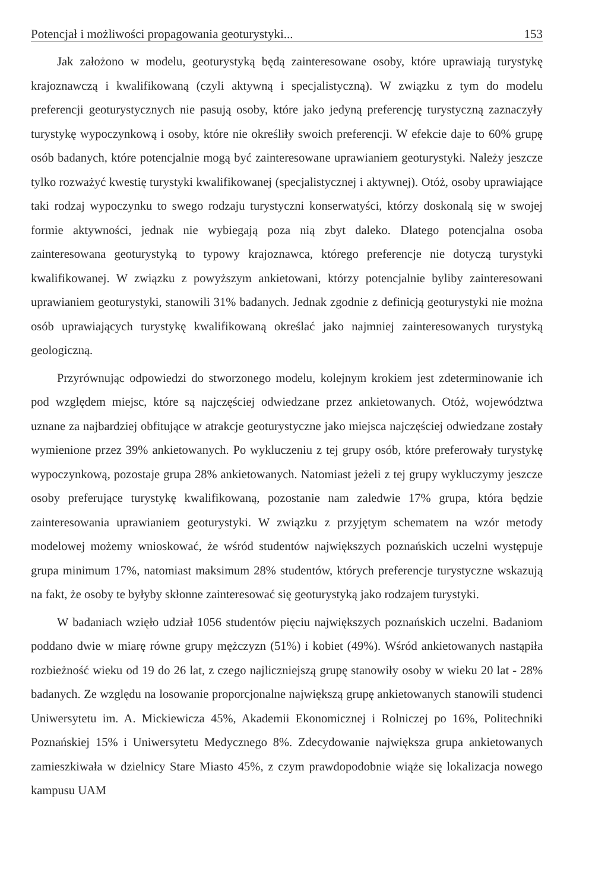Potencjał i możliwości propagowania geoturystyki... 153
Jak założono w modelu, geoturystyką będą zainteresowane osoby, które uprawiają turystykę krajoznawczą i kwalifikowaną (czyli aktywną i specjalistyczną). W związku z tym do modelu preferencji geoturystycznych nie pasują osoby, które jako jedyną preferencję turystyczną zaznaczyły turystykę wypoczynkową i osoby, które nie określiły swoich preferencji. W efekcie daje to 60% grupę osób badanych, które potencjalnie mogą być zainteresowane uprawianiem geoturystyki. Należy jeszcze tylko rozważyć kwestię turystyki kwalifikowanej (specjalistycznej i aktywnej). Otóż, osoby uprawiające taki rodzaj wypoczynku to swego rodzaju turystyczni konserwatyści, którzy doskonalą się w swojej formie aktywności, jednak nie wybiegają poza nią zbyt daleko. Dlatego potencjalna osoba zainteresowana geoturystyką to typowy krajoznawca, którego preferencje nie dotyczą turystyki kwalifikowanej. W związku z powyższym ankietowani, którzy potencjalnie byliby zainteresowani uprawianiem geoturystyki, stanowili 31% badanych. Jednak zgodnie z definicją geoturystyki nie można osób uprawiających turystykę kwalifikowaną określać jako najmniej zainteresowanych turystyką geologiczną.
Przyrównując odpowiedzi do stworzonego modelu, kolejnym krokiem jest zdeterminowanie ich pod względem miejsc, które są najczęściej odwiedzane przez ankietowanych. Otóż, województwa uznane za najbardziej obfitujące w atrakcje geoturystyczne jako miejsca najczęściej odwiedzane zostały wymienione przez 39% ankietowanych. Po wykluczeniu z tej grupy osób, które preferowały turystykę wypoczynkową, pozostaje grupa 28% ankietowanych. Natomiast jeżeli z tej grupy wykluczymy jeszcze osoby preferujące turystykę kwalifikowaną, pozostanie nam zaledwie 17% grupa, która będzie zainteresowania uprawianiem geoturystyki. W związku z przyjętym schematem na wzór metody modelowej możemy wnioskować, że wśród studentów największych poznańskich uczelni występuje grupa minimum 17%, natomiast maksimum 28% studentów, których preferencje turystyczne wskazują na fakt, że osoby te byłyby skłonne zainteresować się geoturystyką jako rodzajem turystyki.
W badaniach wzięło udział 1056 studentów pięciu największych poznańskich uczelni. Badaniom poddano dwie w miarę równe grupy mężczyzn (51%) i kobiet (49%). Wśród ankietowanych nastąpiła rozbieżność wieku od 19 do 26 lat, z czego najliczniejszą grupę stanowiły osoby w wieku 20 lat - 28% badanych. Ze względu na losowanie proporcjonalne największą grupę ankietowanych stanowili studenci Uniwersytetu im. A. Mickiewicza 45%, Akademii Ekonomicznej i Rolniczej po 16%, Politechniki Poznańskiej 15% i Uniwersytetu Medycznego 8%. Zdecydowanie największa grupa ankietowanych zamieszkiwała w dzielnicy Stare Miasto 45%, z czym prawdopodobnie wiąże się lokalizacja nowego kampusu UAM